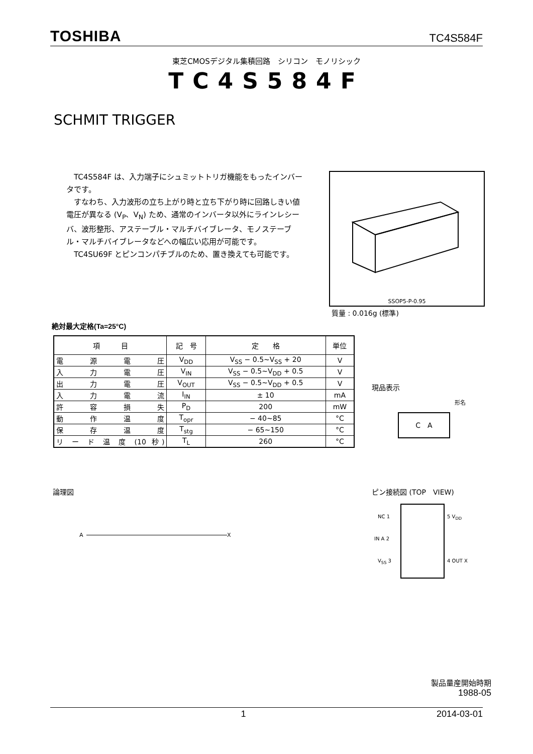TOSHIBA TC4S584F
東芝CMOSデジタル集積回路　シリコン　モノリシック
TC4S584F
SCHMIT TRIGGER
TC4S584F は、入力端子にシュミットトリガ機能をもったインバータです。
すなわち、入力波形の立ち上がり時と立ち下がり時に回路しきい値電圧が異なる (V<sub>P</sub>、V<sub>N</sub>) ため、通常のインバータ以外にラインレシーバ、波形整形、アステーブル・マルチバイブレータ、モノステーブル・マルチバイブレータなどへの幅広い応用が可能です。
TC4SU69F とピンコンパチブルのため、置き換えても可能です。
SSOP5-P-0.95
質量 : 0.016g (標準)
絶対最大定格(Ta=25°C)
| 項 目 | 記 号 | 定 格 | 単位 |
| --- | --- | --- | --- |
| 電源電圧 | V<sub>DD</sub> | V<sub>SS</sub> − 0.5~V<sub>SS</sub> + 20 | V |
| 入力電圧 | V<sub>IN</sub> | V<sub>SS</sub> − 0.5~V<sub>DD</sub> + 0.5 | V |
| 出力電圧 | V<sub>OUT</sub> | V<sub>SS</sub> − 0.5~V<sub>DD</sub> + 0.5 | V |
| 入力電流 | I<sub>IN</sub> | ± 10 | mA |
| 許容損失 | P<sub>D</sub> | 200 | mW |
| 動作温度 | T<sub>opr</sub> | − 40~85 | °C |
| 保存温度 | T<sub>stg</sub> | − 65~150 | °C |
| リ ー ド 温 度 (10 秒) | T<sub>L</sub> | 260 | °C |
現品表示
形名
C　A
論理図 ピン接続図 (TOP　VIEW)
A X
NC 1
IN A 2
V<sub>SS</sub> 3
5 V<sub>DD</sub>
4 OUT X
製品量産開始時期
1988-05
1 2014-03-01